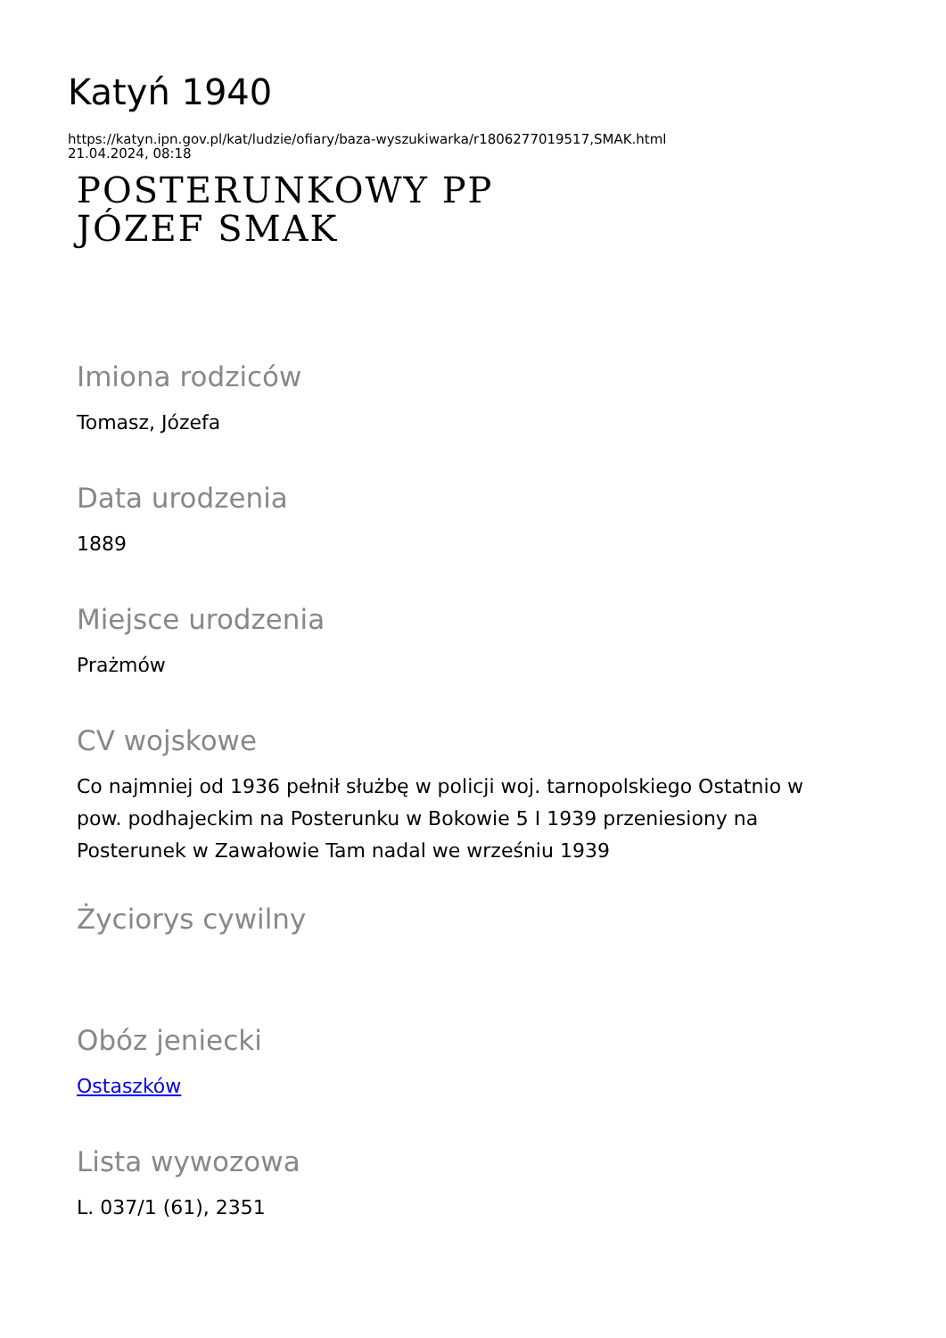Katyń 1940
https://katyn.ipn.gov.pl/kat/ludzie/ofiary/baza-wyszukiwarka/r1806277019517,SMAK.html
21.04.2024, 08:18
POSTERUNKOWY PP
JÓZEF SMAK
Imiona rodziców
Tomasz, Józefa
Data urodzenia
1889
Miejsce urodzenia
Prażmów
CV wojskowe
Co najmniej od 1936 pełnił służbę w policji woj. tarnopolskiego Ostatnio w pow. podhajeckim na Posterunku w Bokowie 5 I 1939 przeniesiony na Posterunek w Zawałowie Tam nadal we wrześniu 1939
Życiorys cywilny
Obóz jeniecki
Ostaszków
Lista wywozowa
L. 037/1 (61), 2351